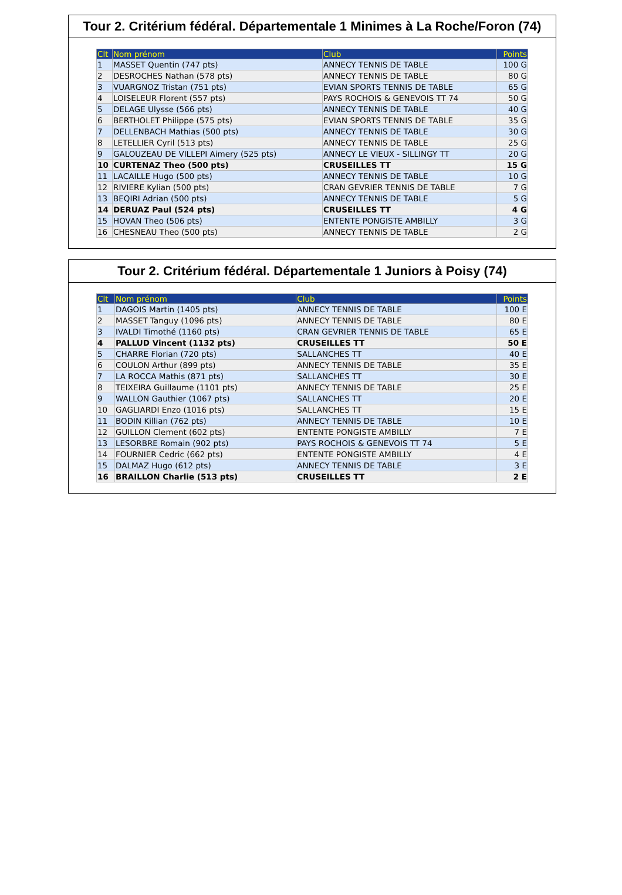Tour 2. Critérium fédéral. Départementale 1 Minimes à La Roche/Foron (74)
| Clt | Nom prénom | Club | Points |
| --- | --- | --- | --- |
| 1 | MASSET Quentin (747 pts) | ANNECY TENNIS DE TABLE | 100 G |
| 2 | DESROCHES Nathan (578 pts) | ANNECY TENNIS DE TABLE | 80 G |
| 3 | VUARGNOZ Tristan (751 pts) | EVIAN SPORTS TENNIS DE TABLE | 65 G |
| 4 | LOISELEUR Florent (557 pts) | PAYS ROCHOIS & GENEVOIS TT 74 | 50 G |
| 5 | DELAGE Ulysse (566 pts) | ANNECY TENNIS DE TABLE | 40 G |
| 6 | BERTHOLET Philippe (575 pts) | EVIAN SPORTS TENNIS DE TABLE | 35 G |
| 7 | DELLENBACH Mathias (500 pts) | ANNECY TENNIS DE TABLE | 30 G |
| 8 | LETELLIER Cyril (513 pts) | ANNECY TENNIS DE TABLE | 25 G |
| 9 | GALOUZEAU DE VILLEPI Aimery (525 pts) | ANNECY LE VIEUX - SILLINGY TT | 20 G |
| 10 | CURTENAZ Theo (500 pts) | CRUSEILLES TT | 15 G |
| 11 | LACAILLE Hugo (500 pts) | ANNECY TENNIS DE TABLE | 10 G |
| 12 | RIVIERE Kylian (500 pts) | CRAN GEVRIER TENNIS DE TABLE | 7 G |
| 13 | BEQIRI Adrian (500 pts) | ANNECY TENNIS DE TABLE | 5 G |
| 14 | DERUAZ Paul (524 pts) | CRUSEILLES TT | 4 G |
| 15 | HOVAN Theo (506 pts) | ENTENTE PONGISTE AMBILLY | 3 G |
| 16 | CHESNEAU Theo (500 pts) | ANNECY TENNIS DE TABLE | 2 G |
Tour 2. Critérium fédéral. Départementale 1 Juniors à Poisy (74)
| Clt | Nom prénom | Club | Points |
| --- | --- | --- | --- |
| 1 | DAGOIS Martin (1405 pts) | ANNECY TENNIS DE TABLE | 100 E |
| 2 | MASSET Tanguy (1096 pts) | ANNECY TENNIS DE TABLE | 80 E |
| 3 | IVALDI Timothé (1160 pts) | CRAN GEVRIER TENNIS DE TABLE | 65 E |
| 4 | PALLUD Vincent (1132 pts) | CRUSEILLES TT | 50 E |
| 5 | CHARRE Florian (720 pts) | SALLANCHES TT | 40 E |
| 6 | COULON Arthur (899 pts) | ANNECY TENNIS DE TABLE | 35 E |
| 7 | LA ROCCA Mathis (871 pts) | SALLANCHES TT | 30 E |
| 8 | TEIXEIRA Guillaume (1101 pts) | ANNECY TENNIS DE TABLE | 25 E |
| 9 | WALLON Gauthier (1067 pts) | SALLANCHES TT | 20 E |
| 10 | GAGLIARDI Enzo (1016 pts) | SALLANCHES TT | 15 E |
| 11 | BODIN Killian (762 pts) | ANNECY TENNIS DE TABLE | 10 E |
| 12 | GUILLON Clement (602 pts) | ENTENTE PONGISTE AMBILLY | 7 E |
| 13 | LESORBRE Romain (902 pts) | PAYS ROCHOIS & GENEVOIS TT 74 | 5 E |
| 14 | FOURNIER Cedric (662 pts) | ENTENTE PONGISTE AMBILLY | 4 E |
| 15 | DALMAZ Hugo (612 pts) | ANNECY TENNIS DE TABLE | 3 E |
| 16 | BRAILLON Charlie (513 pts) | CRUSEILLES TT | 2 E |